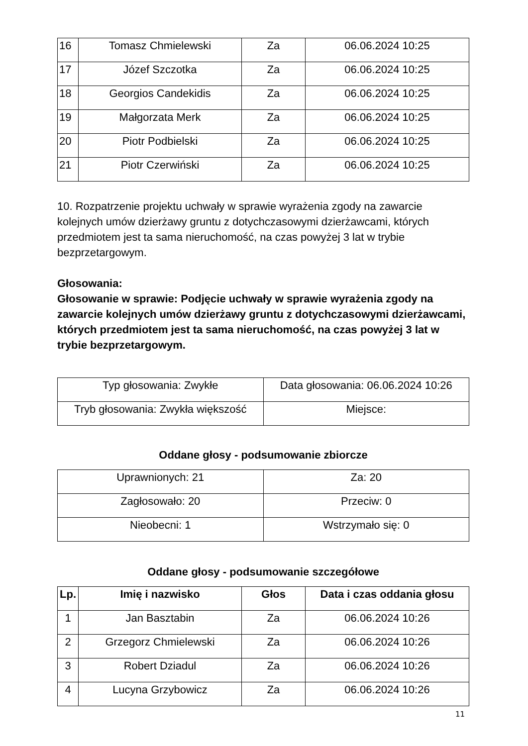| 16 | Tomasz Chmielewski | Za | 06.06.2024 10:25 |
| 17 | Józef Szczotka | Za | 06.06.2024 10:25 |
| 18 | Georgios Candekidis | Za | 06.06.2024 10:25 |
| 19 | Małgorzata Merk | Za | 06.06.2024 10:25 |
| 20 | Piotr Podbielski | Za | 06.06.2024 10:25 |
| 21 | Piotr Czerwiński | Za | 06.06.2024 10:25 |
10. Rozpatrzenie projektu uchwały w sprawie wyrażenia zgody na zawarcie kolejnych umów dzierżawy gruntu z dotychczasowymi dzierżawcami, których przedmiotem jest ta sama nieruchomość, na czas powyżej 3 lat w trybie bezprzetargowym.
Głosowania:
Głosowanie w sprawie: Podjęcie uchwały w sprawie wyrażenia zgody na zawarcie kolejnych umów dzierżawy gruntu z dotychczasowymi dzierżawcami, których przedmiotem jest ta sama nieruchomość, na czas powyżej 3 lat w trybie bezprzetargowym.
| Typ głosowania: Zwykłe | Data głosowania: 06.06.2024 10:26 |
| Tryb głosowania: Zwykła większość | Miejsce: |
Oddane głosy - podsumowanie zbiorcze
| Uprawnionych: 21 | Za: 20 |
| Zagłosowało: 20 | Przeciw: 0 |
| Nieobecni: 1 | Wstrzymało się: 0 |
Oddane głosy - podsumowanie szczegółowe
| Lp. | Imię i nazwisko | Głos | Data i czas oddania głosu |
| --- | --- | --- | --- |
| 1 | Jan Basztabin | Za | 06.06.2024 10:26 |
| 2 | Grzegorz Chmielewski | Za | 06.06.2024 10:26 |
| 3 | Robert Dziadul | Za | 06.06.2024 10:26 |
| 4 | Lucyna Grzybowicz | Za | 06.06.2024 10:26 |
11